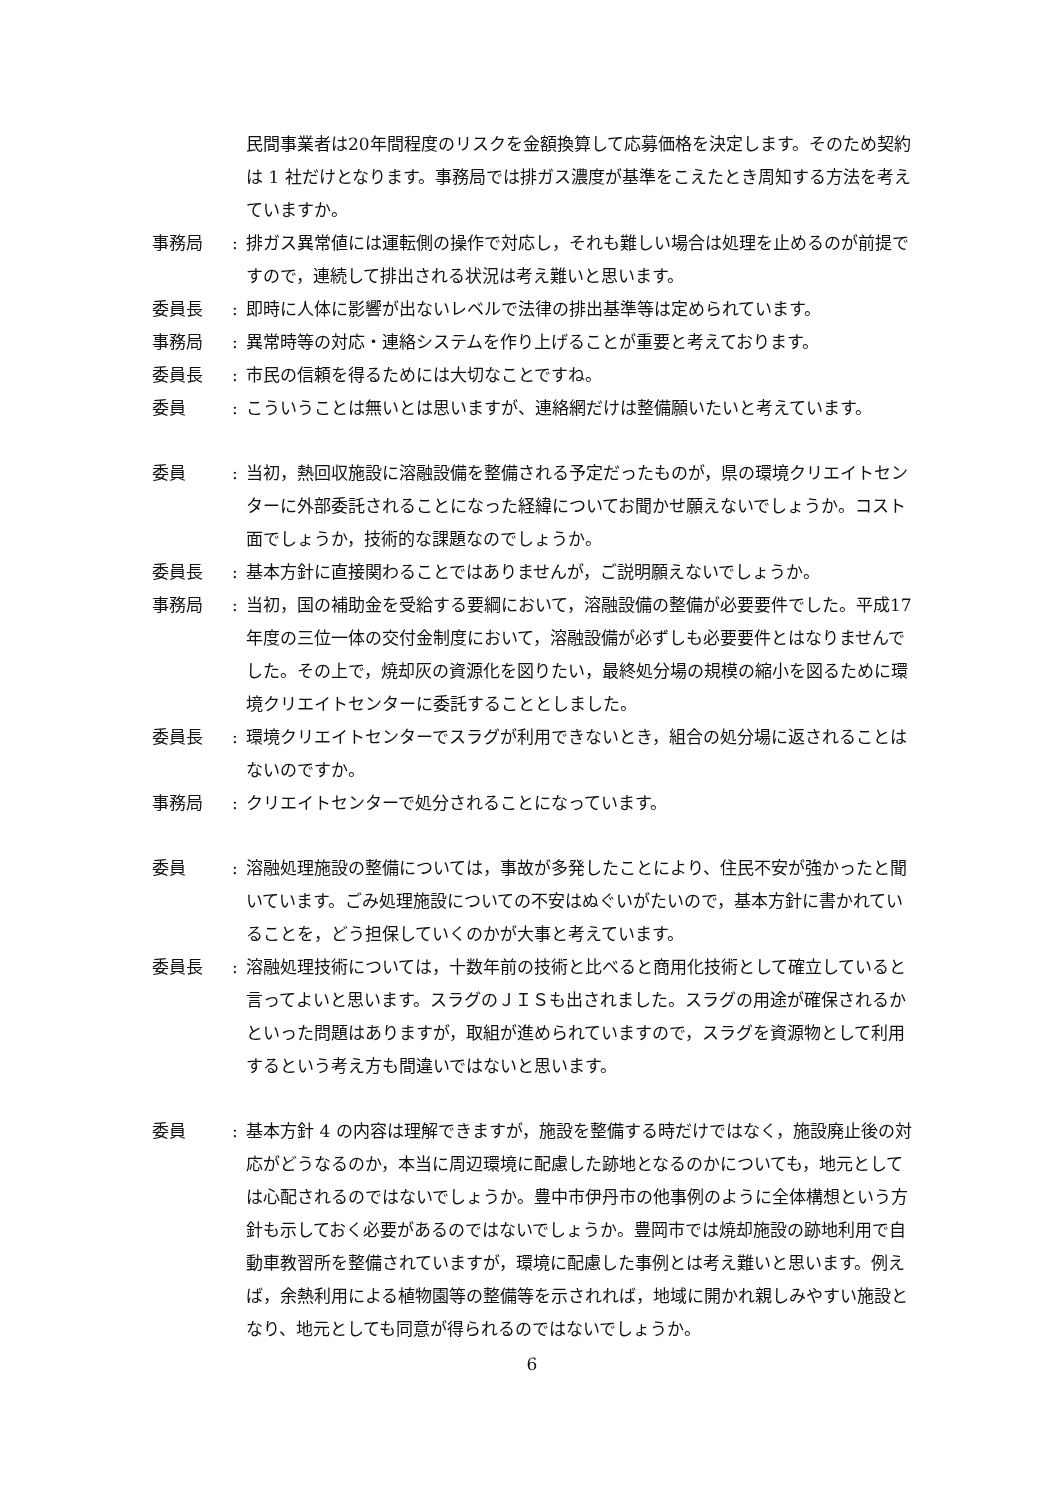民間事業者は20年間程度のリスクを金額換算して応募価格を決定します。そのため契約は 1 社だけとなります。事務局では排ガス濃度が基準をこえたとき周知する方法を考えていますか。
事務局 : 排ガス異常値には運転側の操作で対応し，それも難しい場合は処理を止めるのが前提ですので，連続して排出される状況は考え難いと思います。
委員長 : 即時に人体に影響が出ないレベルで法律の排出基準等は定められています。
事務局 : 異常時等の対応・連絡システムを作り上げることが重要と考えております。
委員長 : 市民の信頼を得るためには大切なことですね。
委員 : こういうことは無いとは思いますが、連絡網だけは整備願いたいと考えています。
委員 : 当初，熱回収施設に溶融設備を整備される予定だったものが，県の環境クリエイトセンターに外部委託されることになった経緯についてお聞かせ願えないでしょうか。コスト面でしょうか，技術的な課題なのでしょうか。
委員長 : 基本方針に直接関わることではありませんが，ご説明願えないでしょうか。
事務局 : 当初，国の補助金を受給する要綱において，溶融設備の整備が必要要件でした。平成17年度の三位一体の交付金制度において，溶融設備が必ずしも必要要件とはなりませんでした。その上で，焼却灰の資源化を図りたい，最終処分場の規模の縮小を図るために環境クリエイトセンターに委託することとしました。
委員長 : 環境クリエイトセンターでスラグが利用できないとき，組合の処分場に返されることはないのですか。
事務局 : クリエイトセンターで処分されることになっています。
委員 : 溶融処理施設の整備については，事故が多発したことにより、住民不安が強かったと聞いています。ごみ処理施設についての不安はぬぐいがたいので，基本方針に書かれていることを，どう担保していくのかが大事と考えています。
委員長 : 溶融処理技術については，十数年前の技術と比べると商用化技術として確立していると言ってよいと思います。スラグのＪＩＳも出されました。スラグの用途が確保されるかといった問題はありますが，取組が進められていますので，スラグを資源物として利用するという考え方も間違いではないと思います。
委員 : 基本方針 4 の内容は理解できますが，施設を整備する時だけではなく，施設廃止後の対応がどうなるのか，本当に周辺環境に配慮した跡地となるのかについても，地元としては心配されるのではないでしょうか。豊中市伊丹市の他事例のように全体構想という方針も示しておく必要があるのではないでしょうか。豊岡市では焼却施設の跡地利用で自動車教習所を整備されていますが，環境に配慮した事例とは考え難いと思います。例えば，余熱利用による植物園等の整備等を示されれば，地域に開かれ親しみやすい施設となり、地元としても同意が得られるのではないでしょうか。
6